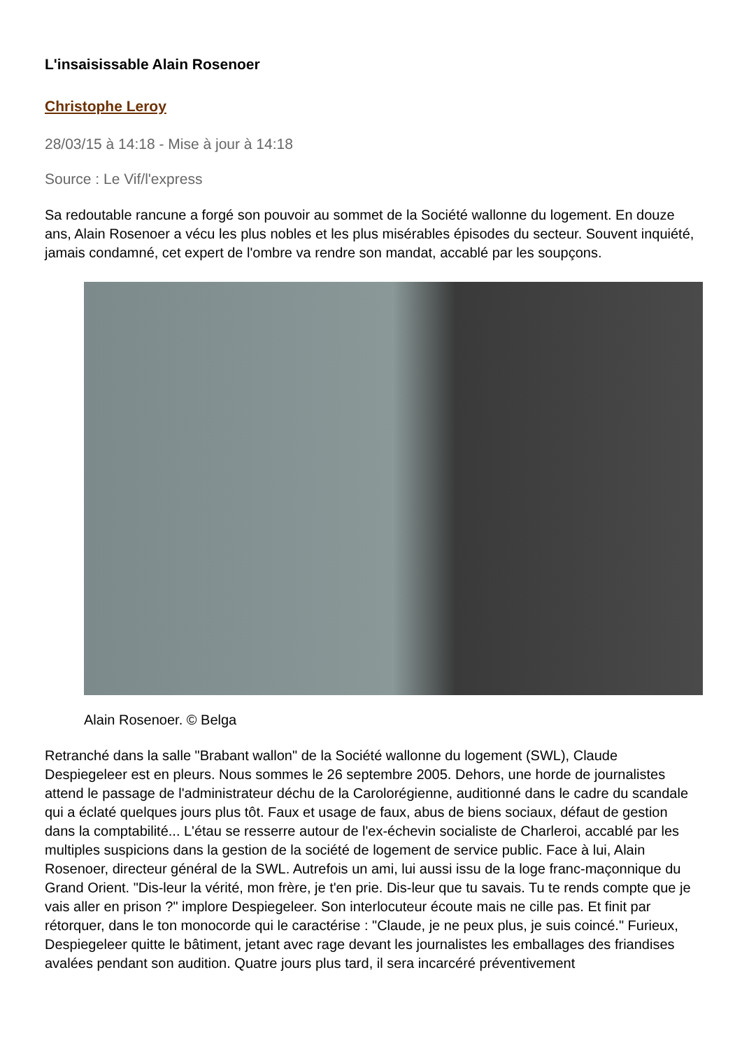L'insaisissable Alain Rosenoer
Christophe Leroy
28/03/15 à 14:18 - Mise à jour à 14:18
Source : Le Vif/l'express
Sa redoutable rancune a forgé son pouvoir au sommet de la Société wallonne du logement. En douze ans, Alain Rosenoer a vécu les plus nobles et les plus misérables épisodes du secteur. Souvent inquiété, jamais condamné, cet expert de l'ombre va rendre son mandat, accablé par les soupçons.
Alain Rosenoer. © Belga
Retranché dans la salle "Brabant wallon" de la Société wallonne du logement (SWL), Claude Despiegeleer est en pleurs. Nous sommes le 26 septembre 2005. Dehors, une horde de journalistes attend le passage de l'administrateur déchu de la Carolorégienne, auditionné dans le cadre du scandale qui a éclaté quelques jours plus tôt. Faux et usage de faux, abus de biens sociaux, défaut de gestion dans la comptabilité... L'étau se resserre autour de l'ex-échevin socialiste de Charleroi, accablé par les multiples suspicions dans la gestion de la société de logement de service public. Face à lui, Alain Rosenoer, directeur général de la SWL. Autrefois un ami, lui aussi issu de la loge franc-maçonnique du Grand Orient. "Dis-leur la vérité, mon frère, je t'en prie. Dis-leur que tu savais. Tu te rends compte que je vais aller en prison ?" implore Despiegeleer. Son interlocuteur écoute mais ne cille pas. Et finit par rétorquer, dans le ton monocorde qui le caractérise : "Claude, je ne peux plus, je suis coincé." Furieux, Despiegeleer quitte le bâtiment, jetant avec rage devant les journalistes les emballages des friandises avalées pendant son audition. Quatre jours plus tard, il sera incarcéré préventivement